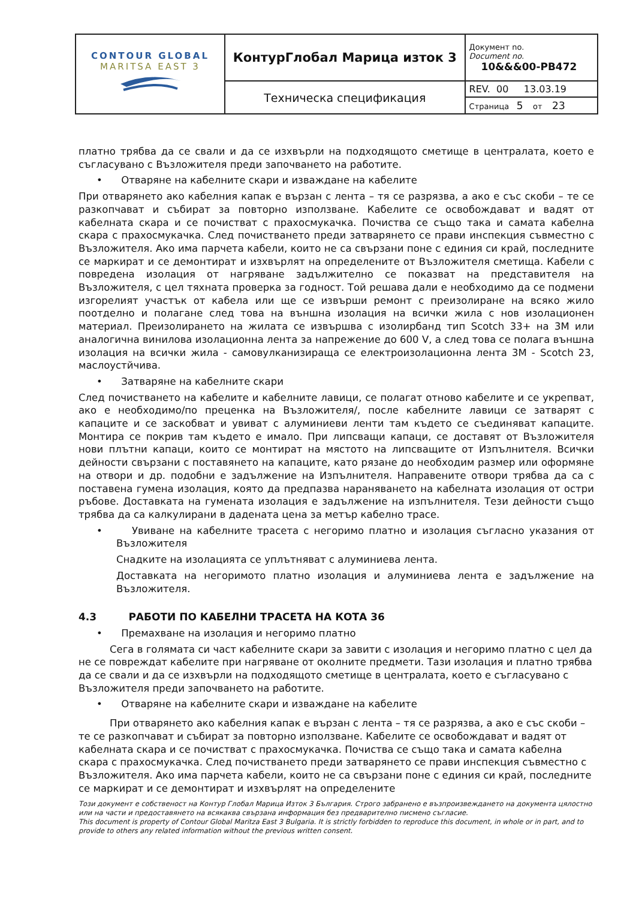| CONTOUR GLOBAL MARITSA EAST 3 | КонтурГлобал Марица изток 3 | Документ no. Document no. 10&&&00-PB472 |
| | Техническа спецификация | REV. 00 13.03.19 |
| | | Страница 5 от 23 |
платно трябва да се свали и да се изхвърли на подходящото сметище в централата, което е съгласувано с Възложителя преди започването на работите.
• Отваряне на кабелните скари и изваждане на кабелите
При отварянето ако кабелния капак е вързан с лента – тя се разрязва, а ако е със скоби – те се разкопчават и събират за повторно използване. Кабелите се освобождават и вадят от кабелната скара и се почистват с прахосмукачка. Почиства се също така и самата кабелна скара с прахосмукачка. След почистването преди затварянето се прави инспекция съвместно с Възложителя. Ако има парчета кабели, които не са свързани поне с единия си край, последните се маркират и се демонтират и изхвърлят на определените от Възложителя сметища. Кабели с повредена изолация от нагряване задължително се показват на представителя на Възложителя, с цел тяхната проверка за годност. Той решава дали е необходимо да се подмени изгорелият участък от кабела или ще се извърши ремонт с преизолиране на всяко жило поотделно и полагане след това на външна изолация на всички жила с нов изолационен материал. Преизолирането на жилата се извършва с изолирбанд тип Scotch 33+ на 3M или аналогична винилова изолационна лента за напрежение до 600 V, а след това се полага външна изолация на всички жила - самовулканизираща се електроизолационна лента 3M - Scotch 23, маслоустйчива.
• Затваряне на кабелните скари
След почистването на кабелите и кабелните лавици, се полагат отново кабелите и се укрепват, ако е необходимо/по преценка на Възложителя/, после кабелните лавици се затварят с капаците и се заскобват и увиват с алуминиеви ленти там където се съединяват капаците. Монтира се покрив там където е имало. При липсващи капаци, се доставят от Възложителя нови плътни капаци, които се монтират на мястото на липсващите от Изпълнителя. Всички дейности свързани с поставянето на капаците, като рязане до необходим размер или оформяне на отвори и др. подобни е задължение на Изпълнителя. Направените отвори трябва да са с поставена гумена изолация, която да предпазва нараняването на кабелната изолация от остри ръбове. Доставката на гумената изолация е задължение на изпълнителя. Тези дейности също трябва да са калкулирани в дадената цена за метър кабелно трасе.
• Увиване на кабелните трасета с негоримо платно и изолация съгласно указания от Възложителя
Снадките на изолацията се уплътняват с алуминиева лента.
Доставката на негоримото платно изолация и алуминиева лента е задължение на Възложителя.
4.3 РАБОТИ ПО КАБЕЛНИ ТРАСЕТА НА КОТА 36
• Премахване на изолация и негоримо платно
Сега в голямата си част кабелните скари за завити с изолация и негоримо платно с цел да не се повреждат кабелите при нагряване от околните предмети. Тази изолация и платно трябва да се свали и да се изхвърли на подходящото сметище в централата, което е съгласувано с Възложителя преди започването на работите.
• Отваряне на кабелните скари и изваждане на кабелите
При отварянето ако кабелния капак е вързан с лента – тя се разрязва, а ако е със скоби – те се разкопчават и събират за повторно използване. Кабелите се освобождават и вадят от кабелната скара и се почистват с прахосмукачка. Почиства се също така и самата кабелна скара с прахосмукачка. След почистването преди затварянето се прави инспекция съвместно с Възложителя. Ако има парчета кабели, които не са свързани поне с единия си край, последните се маркират и се демонтират и изхвърлят на определените
Този документ е собственост на Контур Глобал Марица Изток 3 България. Строго забранено е възпроизвеждането на документа цялостно или на части и предоставянето на всякаква свързана информация без предварително писмено съгласие.
This document is property of Contour Global Maritza East 3 Bulgaria. It is strictly forbidden to reproduce this document, in whole or in part, and to provide to others any related information without the previous written consent.